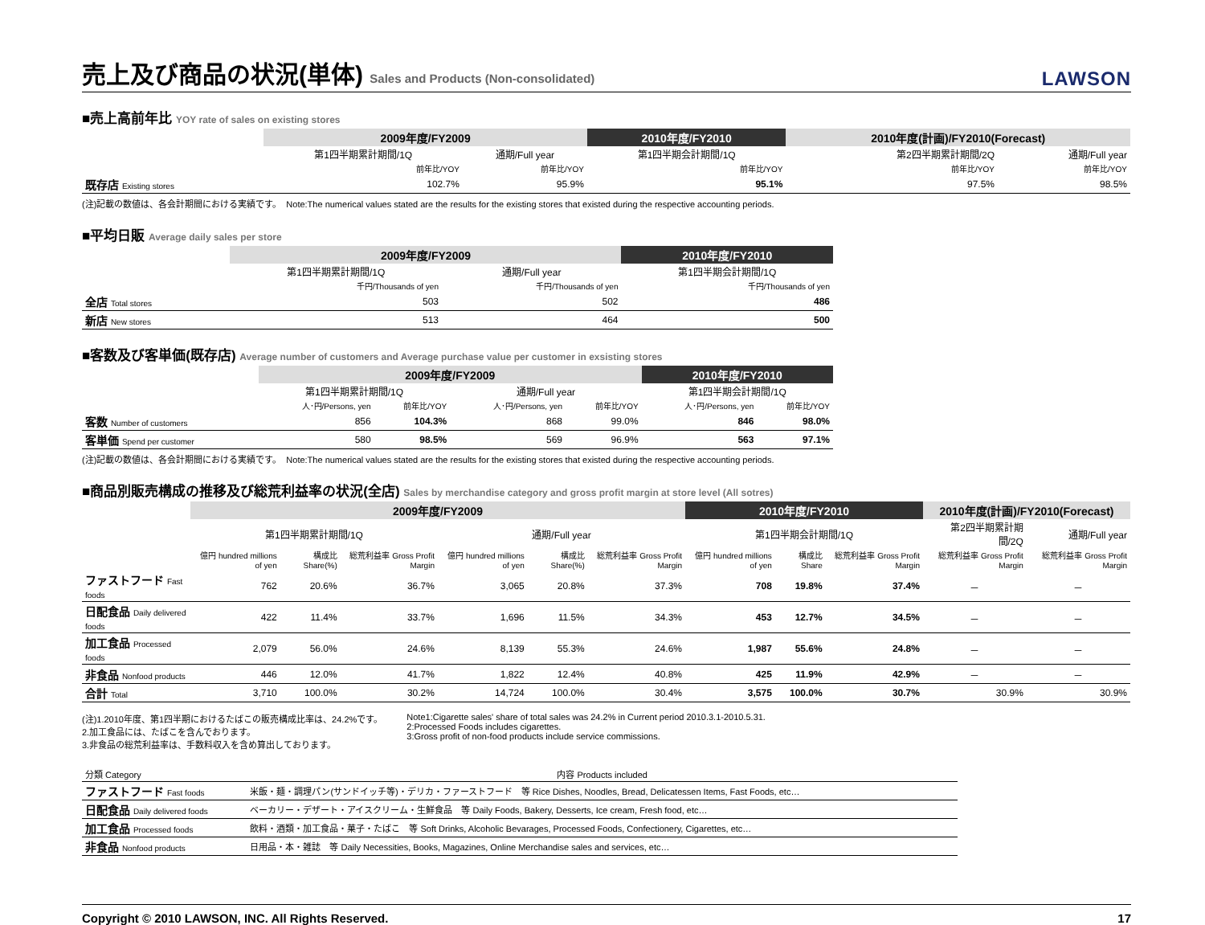売上及び商品の状況(単体) Sales and Products (Non-consolidated)
LAWSON
■売上高前年比 YOY rate of sales on existing stores
| | 2009年度/FY2009 | | 2010年度/FY2010 | 2010年度(計画)/FY2010(Forecast) | |
| --- | --- | --- | --- | --- | --- |
| | 第1四半期累計期間/1Q | 通期/Full year | 第1四半期会計期間/1Q | 第2四半期累計期間/2Q | 通期/Full year |
| | 前年比/YOY | 前年比/YOY | 前年比/YOY | 前年比/YOY | 前年比/YOY |
| 既存店 Existing stores | 102.7% | 95.9% | 95.1% | 97.5% | 98.5% |
(注)記載の数値は、各会計期間における実績です。　Note:The numerical values stated are the results for the existing stores that existed during the respective accounting periods.
■平均日販 Average daily sales per store
| | 2009年度/FY2009 | | 2010年度/FY2010 |
| --- | --- | --- | --- |
| | 第1四半期累計期間/1Q | 通期/Full year | 第1四半期会計期間/1Q |
| | 千円/Thousands of yen | 千円/Thousands of yen | 千円/Thousands of yen |
| 全店 Total stores | 503 | 502 | 486 |
| 新店 New stores | 513 | 464 | 500 |
■客数及び客単価(既存店) Average number of customers and Average purchase value per customer in exsisting stores
| | 2009年度/FY2009 | | | | 2010年度/FY2010 | |
| --- | --- | --- | --- | --- | --- | --- |
| | 第1四半期累計期間/1Q | | 通期/Full year | | 第1四半期会計期間/1Q | |
| | 人･円/Persons, yen | 前年比/YOY | 人･円/Persons, yen | 前年比/YOY | 人･円/Persons, yen | 前年比/YOY |
| 客数 Number of customers | 856 | 104.3% | 868 | 99.0% | 846 | 98.0% |
| 客単価 Spend per customer | 580 | 98.5% | 569 | 96.9% | 563 | 97.1% |
(注)記載の数値は、各会計期間における実績です。　Note:The numerical values stated are the results for the existing stores that existed during the respective accounting periods.
■商品別販売構成の推移及び総荒利益率の状況(全店) Sales by merchandise category and gross profit margin at store level (All sotres)
| | 2009年度/FY2009 | | | | | | 2010年度/FY2010 | | | 2010年度(計画)/FY2010(Forecast) | |
| --- | --- | --- | --- | --- | --- | --- | --- | --- | --- | --- | --- |
| | 第1四半期累計期間/1Q | | | 通期/Full year | | | 第1四半期会計期間/1Q | | | 第2四半期累計期間/2Q | 通期/Full year |
| | 億円 hundred millions of yen | 構成比 Share(%) | 総荒利益率 Gross Profit Margin | 億円 hundred millions of yen | 構成比 Share(%) | 総荒利益率 Gross Profit Margin | 億円 hundred millions of yen | 構成比 Share | 総荒利益率 Gross Profit Margin | 総荒利益率 Gross Profit Margin | 総荒利益率 Gross Profit Margin |
| ファストフード Fast foods | 762 | 20.6% | 36.7% | 3,065 | 20.8% | 37.3% | 708 | 19.8% | 37.4% | － | － |
| 日配食品 Daily delivered foods | 422 | 11.4% | 33.7% | 1,696 | 11.5% | 34.3% | 453 | 12.7% | 34.5% | － | － |
| 加工食品 Processed foods | 2,079 | 56.0% | 24.6% | 8,139 | 55.3% | 24.6% | 1,987 | 55.6% | 24.8% | － | － |
| 非食品 Nonfood products | 446 | 12.0% | 41.7% | 1,822 | 12.4% | 40.8% | 425 | 11.9% | 42.9% | － | － |
| 合計 Total | 3,710 | 100.0% | 30.2% | 14,724 | 100.0% | 30.4% | 3,575 | 100.0% | 30.7% | 30.9% | 30.9% |
(注)1.2010年度、第1四半期におけるたばこの販売構成比率は、24.2%です。
2.加工食品には、たばこを含んでおります。
3.非食品の総荒利益率は、手数料収入を含め算出しております。
Note1:Cigarette sales' share of total sales was 24.2% in Current period 2010.3.1-2010.5.31.
2:Processed Foods includes cigarettes.
3:Gross profit of non-food products include service commissions.
| 分類 Category | 内容 Products included |
| ファストフード Fast foods | 米飯・麺・調理パン(サンドイッチ等)・デリカ・ファーストフード 等 Rice Dishes, Noodles, Bread, Delicatessen Items, Fast Foods, etc… |
| 日配食品 Daily delivered foods | ベーカリー・デザート・アイスクリーム・生鮮食品 等 Daily Foods, Bakery, Desserts, Ice cream, Fresh food, etc… |
| 加工食品 Processed foods | 飲料・酒類・加工食品・菓子・たばこ 等 Soft Drinks, Alcoholic Bevarages, Processed Foods, Confectionery, Cigarettes, etc… |
| 非食品 Nonfood products | 日用品・本・雑誌 等 Daily Necessities, Books, Magazines, Online Merchandise sales and services, etc… |
Copyright © 2010 LAWSON, INC. All Rights Reserved. 17